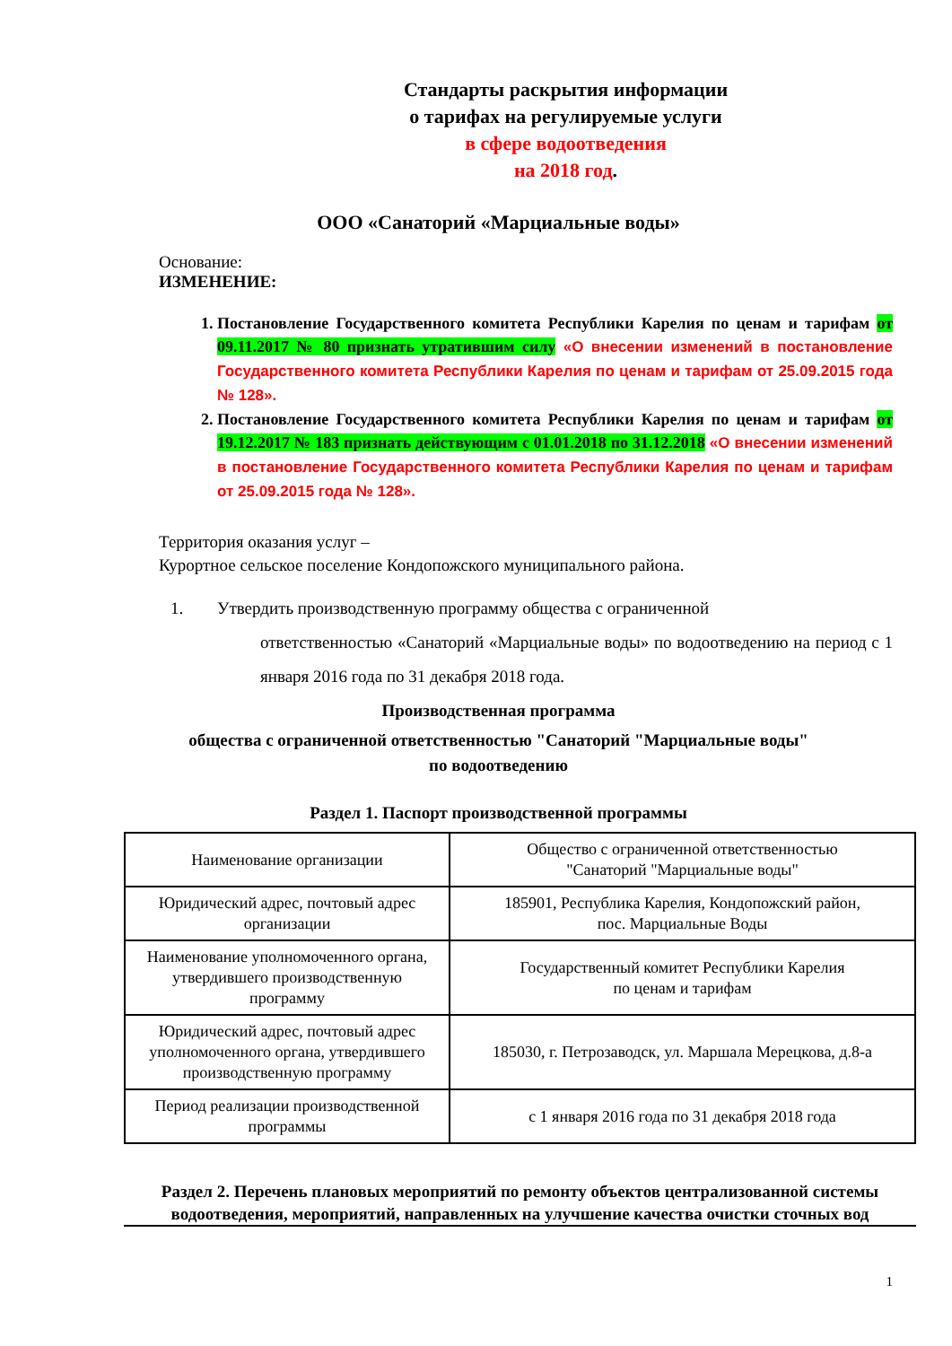Стандарты раскрытия информации
о тарифах на регулируемые услуги
в сфере водоотведения
на 2018 год.
ООО «Санаторий «Марциальные воды»
Основание:
ИЗМЕНЕНИЕ:
1. Постановление Государственного комитета Республики Карелия по ценам и тарифам от 09.11.2017 № 80 признать утратившим силу «О внесении изменений в постановление Государственного комитета Республики Карелия по ценам и тарифам от 25.09.2015 года № 128».
2. Постановление Государственного комитета Республики Карелия по ценам и тарифам от 19.12.2017 № 183 признать действующим с 01.01.2018 по 31.12.2018 «О внесении изменений в постановление Государственного комитета Республики Карелия по ценам и тарифам от 25.09.2015 года № 128».
Территория оказания услуг –
Курортное сельское поселение Кондопожского муниципального района.
1. Утвердить производственную программу общества с ограниченной
ответственностью «Санаторий «Марциальные воды» по водоотведению на период с 1 января 2016 года по 31 декабря 2018 года.
Производственная программа
общества с ограниченной ответственностью "Санаторий "Марциальные воды"
по водоотведению
Раздел 1. Паспорт производственной программы
| Наименование организации | Общество с ограниченной ответственностью "Санаторий "Марциальные воды" |
| Юридический адрес, почтовый адрес организации | 185901, Республика Карелия, Кондопожский район, пос. Марциальные Воды |
| Наименование уполномоченного органа, утвердившего производственную программу | Государственный комитет Республики Карелия по ценам и тарифам |
| Юридический адрес, почтовый адрес уполномоченного органа, утвердившего производственную программу | 185030, г. Петрозаводск, ул. Маршала Мерецкова, д.8-а |
| Период реализации производственной программы | с 1 января 2016 года по 31 декабря 2018 года |
Раздел 2. Перечень плановых мероприятий по ремонту объектов централизованной системы водоотведения, мероприятий, направленных на улучшение качества очистки сточных вод
1